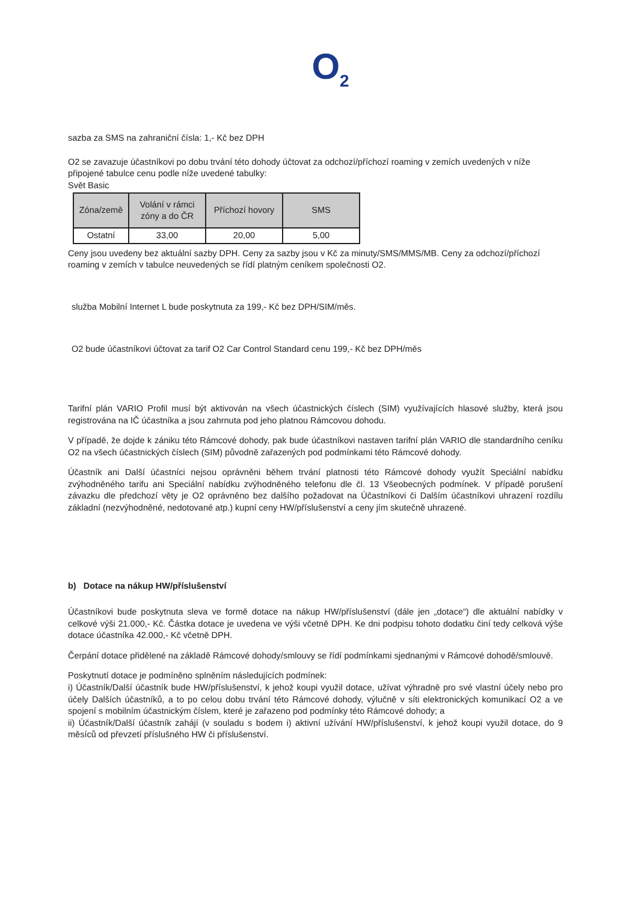O<sub>2</sub>
sazba za SMS na zahraniční čísla: 1,- Kč bez DPH
O2 se zavazuje účastníkovi po dobu trvání této dohody účtovat za odchozí/příchozí roaming v zemích uvedených v níže připojené tabulce cenu podle níže uvedené tabulky:
Svět Basic
| Zóna/země | Volání v rámci zóny a do ČR | Příchozí hovory | SMS |
| --- | --- | --- | --- |
| Ostatní | 33,00 | 20,00 | 5,00 |
Ceny jsou uvedeny bez aktuální sazby DPH. Ceny za sazby jsou v Kč za minuty/SMS/MMS/MB. Ceny za odchozí/příchozí roaming v zemích v tabulce neuvedených se řídí platným ceníkem společnosti O2.
služba Mobilní Internet L bude poskytnuta za 199,- Kč bez DPH/SIM/měs.
O2 bude účastníkovi účtovat za tarif O2 Car Control Standard cenu 199,- Kč bez DPH/měs
Tarifní plán VARIO Profil musí být aktivován na všech účastnických číslech (SIM) využívajících hlasové služby, která jsou registrována na IČ účastníka a jsou zahrnuta pod jeho platnou Rámcovou dohodu.
V případě, že dojde k zániku této Rámcové dohody, pak bude účastníkovi nastaven tarifní plán VARIO dle standardního ceníku O2 na všech účastnických číslech (SIM) původně zařazených pod podmínkami této Rámcové dohody.
Účastník ani Další účastníci nejsou oprávněni během trvání platnosti této Rámcové dohody využít Speciální nabídku zvýhodněného tarifu ani Speciální nabídku zvýhodněného telefonu dle čl. 13 Všeobecných podmínek. V případě porušení závazku dle předchozí věty je O2 oprávněno bez dalšího požadovat na Účastníkovi či Dalším účastníkovi uhrazení rozdílu základní (nezvýhodněné, nedotované atp.) kupní ceny HW/příslušenství a ceny jím skutečně uhrazené.
b) Dotace na nákup HW/příslušenství
Účastníkovi bude poskytnuta sleva ve formě dotace na nákup HW/příslušenství (dále jen „dotace“) dle aktuální nabídky v celkové výši 21.000,- Kč. Částka dotace je uvedena ve výši včetně DPH. Ke dni podpisu tohoto dodatku činí tedy celková výše dotace účastníka 42.000,- Kč včetně DPH.
Čerpání dotace přidělené na základě Rámcové dohody/smlouvy se řídí podmínkami sjednanými v Rámcové dohodě/smlouvě.
Poskytnutí dotace je podmíněno splněním následujících podmínek:
i) Účastník/Další účastník bude HW/příslušenství, k jehož koupi využil dotace, užívat výhradně pro své vlastní účely nebo pro účely Dalších účastníků, a to po celou dobu trvání této Rámcové dohody, výlučně v síti elektronických komunikací O2 a ve spojení s mobilním účastnickým číslem, které je zařazeno pod podmínky této Rámcové dohody; a
ii) Účastník/Další účastník zahájí (v souladu s bodem i) aktivní užívání HW/příslušenství, k jehož koupi využil dotace, do 9 měsíců od převzetí příslušného HW či příslušenství.